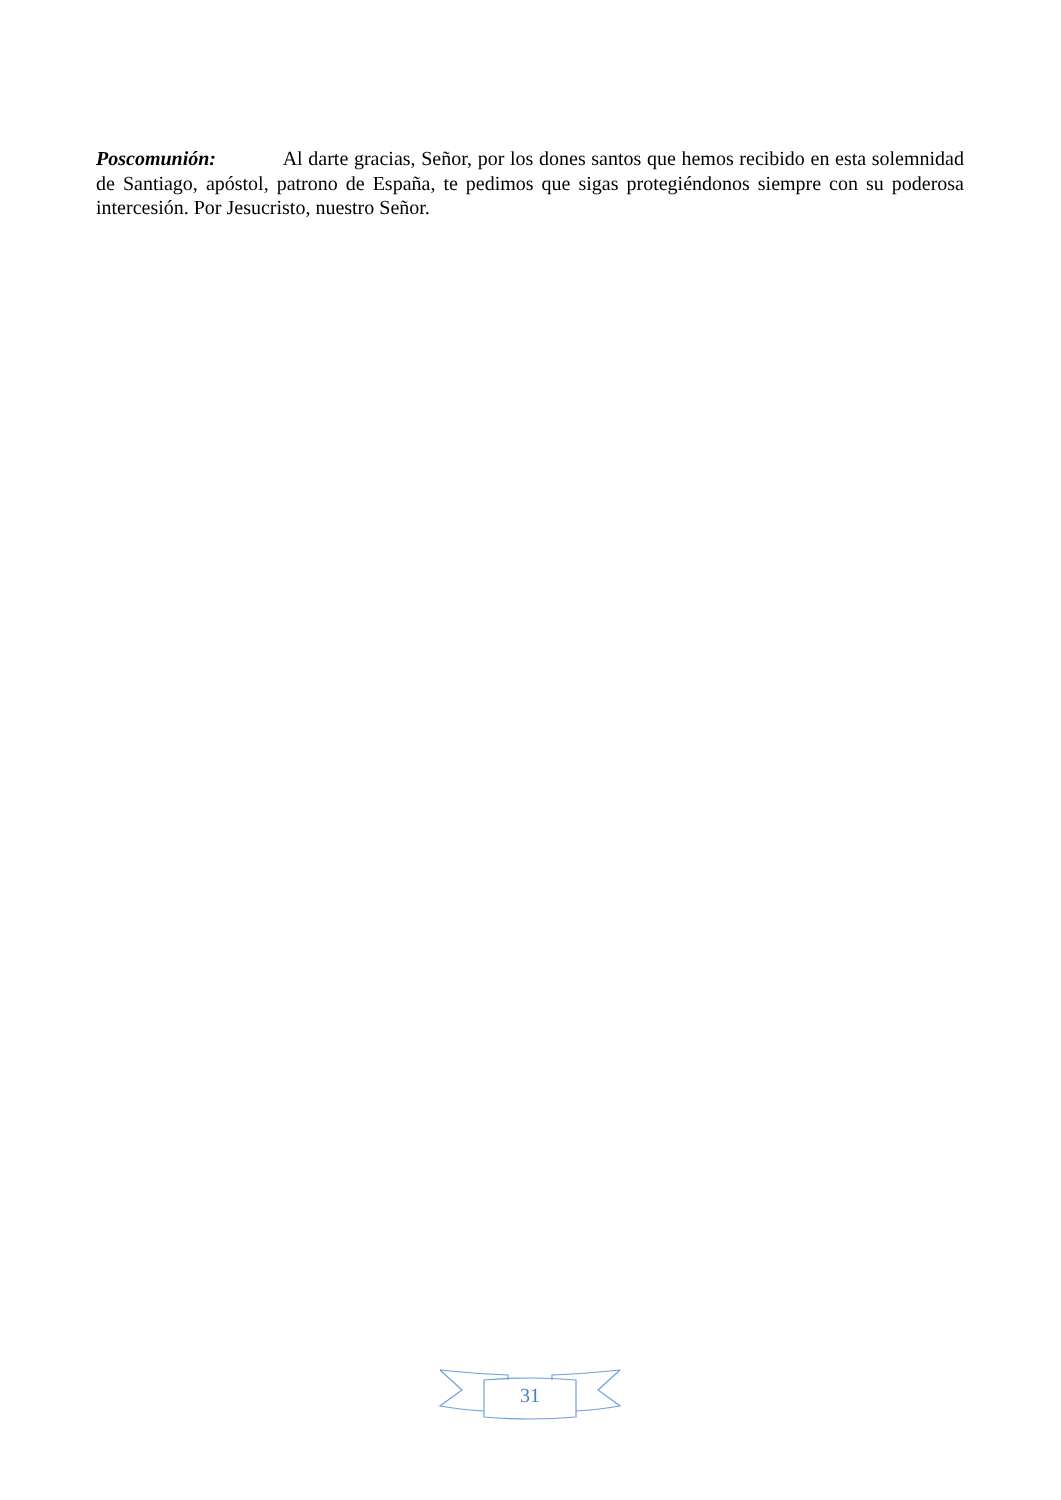Poscomunión: Al darte gracias, Señor, por los dones santos que hemos recibido en esta solemnidad de Santiago, apóstol, patrono de España, te pedimos que sigas protegiéndonos siempre con su poderosa intercesión. Por Jesucristo, nuestro Señor.
31